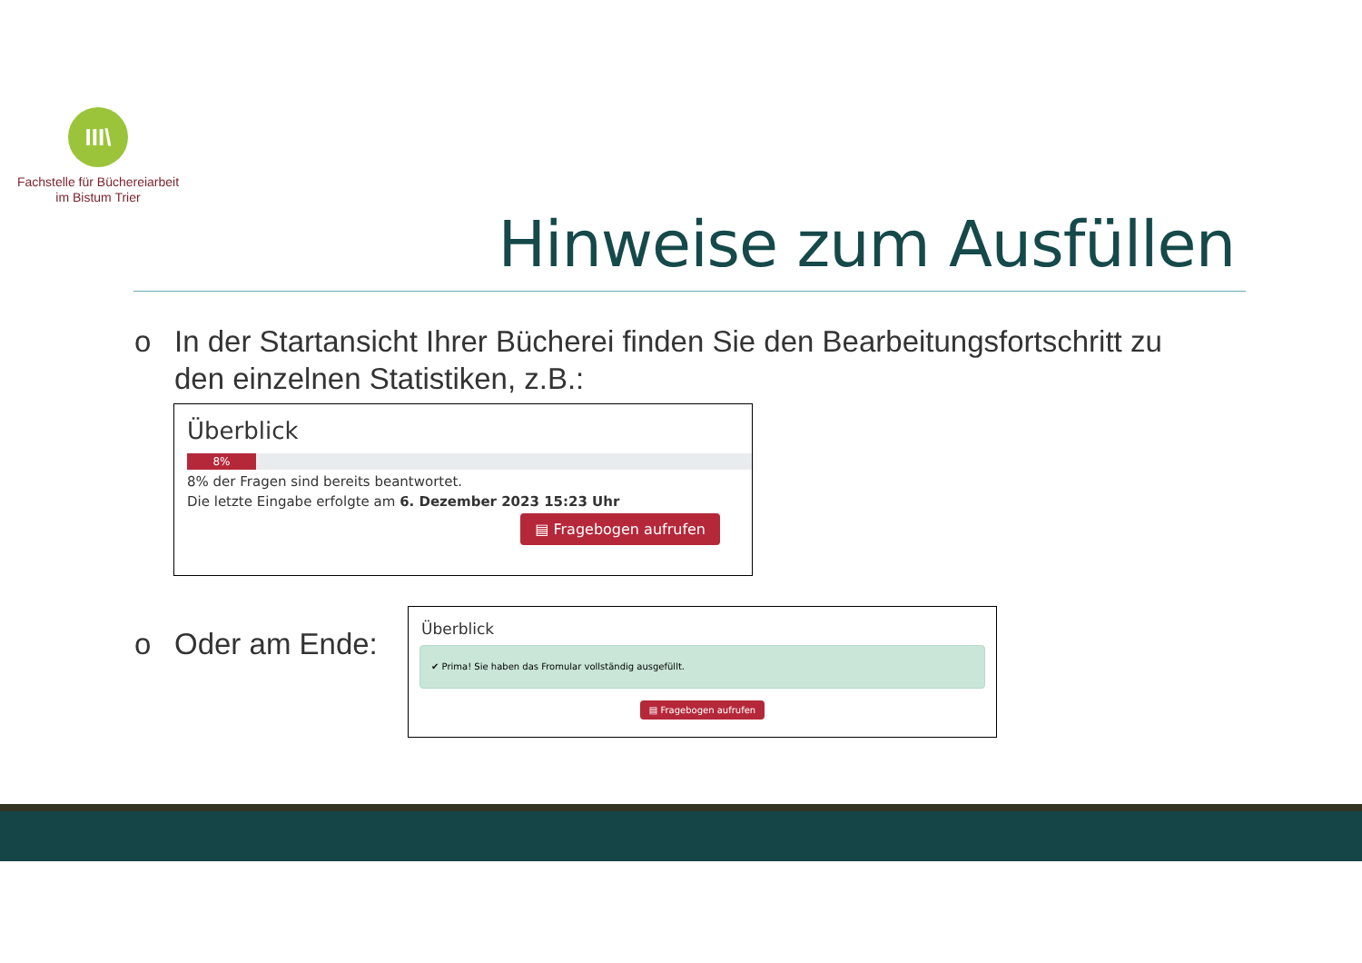III\
Fachstelle für Büchereiarbeit
im Bistum Trier
Hinweise zum Ausfüllen
o In der Startansicht Ihrer Bücherei finden Sie den Bearbeitungsfortschritt zu
den einzelnen Statistiken, z.B.:
Überblick
8%
8% der Fragen sind bereits beantwortet.
Die letzte Eingabe erfolgte am 6. Dezember 2023 15:23 Uhr
▤ Fragebogen aufrufen
o Oder am Ende:
Überblick
✔ Prima! Sie haben das Fromular vollständig ausgefüllt.
▤ Fragebogen aufrufen